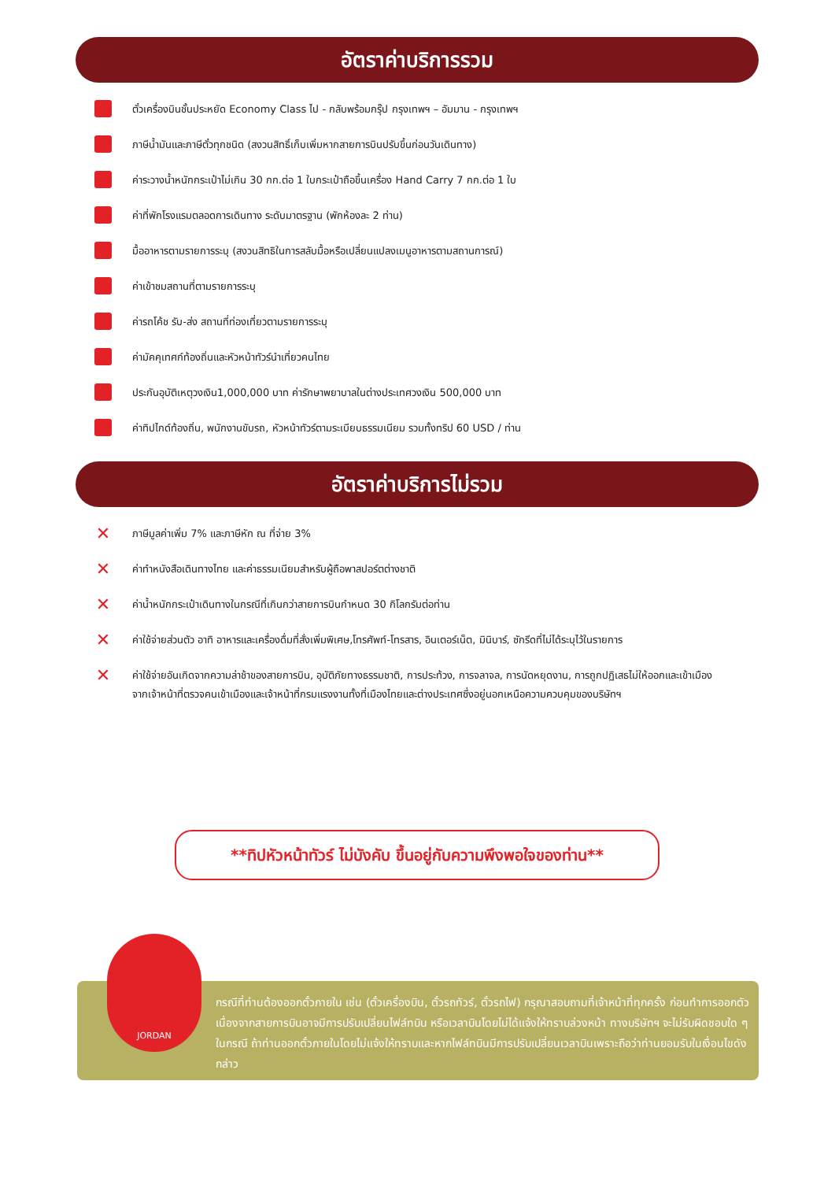อัตราค่าบริการรวม
ตั๋วเครื่องบินชั้นประหยัด Economy Class ไป - กลับพร้อมกรุ๊ป กรุงเทพฯ – อัมมาน - กรุงเทพฯ
ภาษีน้ำมันและภาษีตั๋วทุกชนิด (สงวนสิทธิ์เก็บเพิ่มหากสายการบินปรับขึ้นก่อนวันเดินทาง)
ค่าระวางน้ำหนักกระเป๋าไม่เกิน 30 กก.ต่อ 1 ใบกระเป๋าถือขึ้นเครื่อง Hand Carry 7 กก.ต่อ 1 ใบ
ค่าที่พักโรงแรมตลอดการเดินทาง ระดับมาตรฐาน (พักห้องละ 2 ท่าน)
มื้ออาหารตามรายการระบุ (สงวนสิทธิในการสลับมื้อหรือเปลี่ยนแปลงเมนูอาหารตามสถานการณ์)
ค่าเข้าชมสถานที่ตามรายการระบุ
ค่ารถโค้ช รับ-ส่ง สถานที่ท่องเที่ยวตามรายการระบุ
ค่ามัคคุเทศก์ท้องถิ่นและหัวหน้าทัวร์นำเที่ยวคนไทย
ประกันอุบัติเหตุวงเงิน1,000,000 บาท ค่ารักษาพยาบาลในต่างประเทศวงเงิน 500,000 บาท
ค่าทิปไกด์ท้องถิ่น, พนักงานขับรถ, หัวหน้าทัวร์ตามระเบียบธรรมเนียม รวมทั้งทริป 60 USD / ท่าน
อัตราค่าบริการไม่รวม
✕ ภาษีมูลค่าเพิ่ม 7% และภาษีหัก ณ ที่จ่าย 3%
✕ ค่าทำหนังสือเดินทางไทย และค่าธรรมเนียมสำหรับผู้ถือพาสปอร์ตต่างชาติ
✕ ค่าน้ำหนักกระเป๋าเดินทางในกรณีที่เกินกว่าสายการบินกำหนด 30 กิโลกรัมต่อท่าน
✕ ค่าใช้จ่ายส่วนตัว อาทิ อาหารและเครื่องดื่มที่สั่งเพิ่มพิเศษ,โทรศัพท์-โทรสาร, อินเตอร์เน็ต, มินิบาร์, ซักรีดที่ไม่ได้ระบุไว้ในรายการ
✕ ค่าใช้จ่ายอันเกิดจากความล่าช้าของสายการบิน, อุบัติภัยทางธรรมชาติ, การประท้วง, การจลาจล, การนัดหยุดงาน, การถูกปฏิเสธไม่ให้ออกและเข้าเมืองจากเจ้าหน้าที่ตรวจคนเข้าเมืองและเจ้าหน้าที่กรมแรงงานทั้งที่เมืองไทยและต่างประเทศซึ่งอยู่นอกเหนือความควบคุมของบริษัทฯ
**ทิปหัวหน้าทัวร์ ไม่บังคับ ขึ้นอยู่กับความพึงพอใจของท่าน**
JORDAN
กรณีที่ท่านต้องออกตั๋วภายใน เช่น (ตั๋วเครื่องบิน, ตั๋วรถทัวร์, ตั๋วรถไฟ) กรุณาสอบถามที่เจ้าหน้าที่ทุกครั้ง ก่อนทำการออกตัว เนื่องจากสายการบินอาจมีการปรับเปลี่ยนไฟล์ทบิน หรือเวลาบินโดยไม่ได้แจ้งให้ทราบล่วงหน้า ทางบริษัทฯ จะไม่รับผิดชอบใด ๆ ในกรณี ถ้าท่านออกตั๋วภายในโดยไม่แจ้งให้ทราบและหากไฟล์ทบินมีการปรับเปลี่ยนเวลาบินเพราะถือว่าท่านยอมรับในเงื่อนไขดังกล่าว